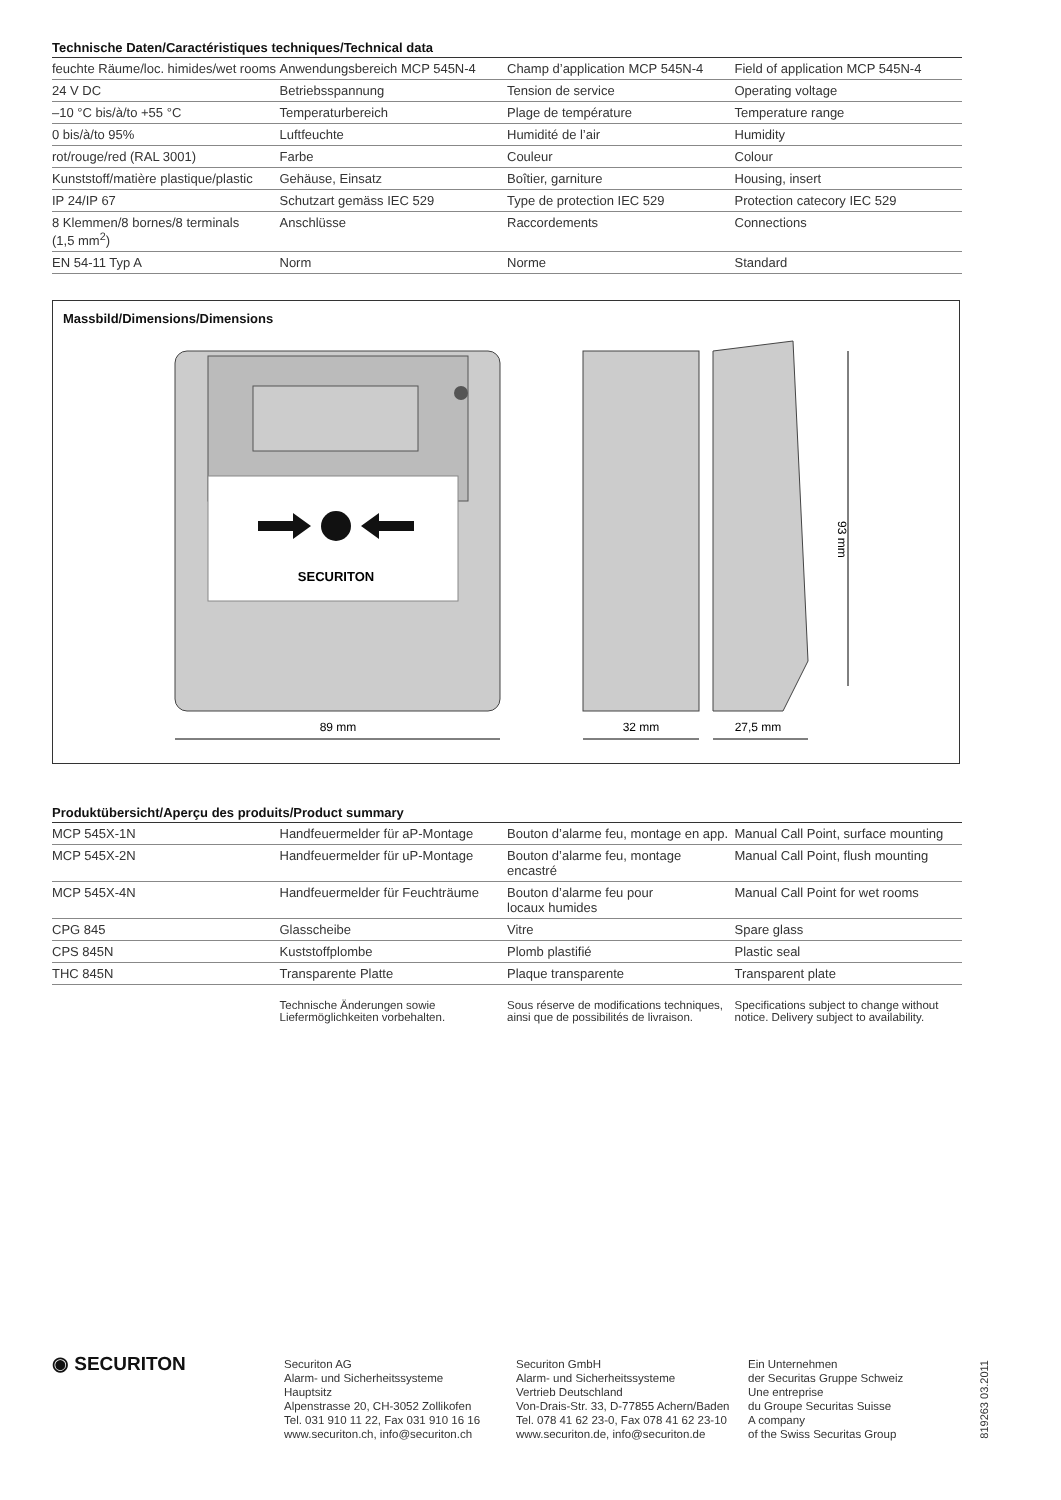Technische Daten/Caractéristiques techniques/Technical data
| feuchte Räume/loc. himides/wet rooms | Anwendungsbereich MCP 545N-4 | Champ d’application MCP 545N-4 | Field of application MCP 545N-4 |
| 24 V DC | Betriebsspannung | Tension de service | Operating voltage |
| –10 °C bis/à/to +55 °C | Temperaturbereich | Plage de température | Temperature range |
| 0 bis/à/to 95% | Luftfeuchte | Humidité de l’air | Humidity |
| rot/rouge/red (RAL 3001) | Farbe | Couleur | Colour |
| Kunststoff/matière plastique/plastic | Gehäuse, Einsatz | Boîtier, garniture | Housing, insert |
| IP 24/IP 67 | Schutzart gemäss IEC 529 | Type de protection IEC 529 | Protection catecory IEC 529 |
| 8 Klemmen/8 bornes/8 terminals (1,5 mm<sup>2</sup>) | Anschlüsse | Raccordements | Connections |
| EN 54-11 Typ A | Norm | Norme | Standard |
Massbild/Dimensions/Dimensions
SECURITON
89 mm
32 mm
27,5 mm
93 mm
Produktübersicht/Aperçu des produits/Product summary
| MCP 545X-1N | Handfeuermelder für aP-Montage | Bouton d’alarme feu, montage en app. | Manual Call Point, surface mounting |
| MCP 545X-2N | Handfeuermelder für uP-Montage | Bouton d’alarme feu, montage encastré | Manual Call Point, flush mounting |
| MCP 545X-4N | Handfeuermelder für Feuchträume | Bouton d’alarme feu pour locaux humides | Manual Call Point for wet rooms |
| CPG 845 | Glasscheibe | Vitre | Spare glass |
| CPS 845N | Kuststoffplombe | Plomb plastifié | Plastic seal |
| THC 845N | Transparente Platte | Plaque transparente | Transparent plate |
| | Technische Änderungen sowie Liefermöglichkeiten vorbehalten. | Sous réserve de modifications techniques, ainsi que de possibilités de livraison. | Specifications subject to change without notice. Delivery subject to availability. |
◉ SECURITON
Securiton AG
Alarm- und Sicherheitssysteme
Hauptsitz
Alpenstrasse 20, CH-3052 Zollikofen
Tel. 031 910 11 22, Fax 031 910 16 16
www.securiton.ch, info@securiton.ch
Securiton GmbH
Alarm- und Sicherheitssysteme
Vertrieb Deutschland
Von-Drais-Str. 33, D-77855 Achern/Baden
Tel. 078 41 62 23-0, Fax 078 41 62 23-10
www.securiton.de, info@securiton.de
Ein Unternehmen
der Securitas Gruppe Schweiz
Une entreprise
du Groupe Securitas Suisse
A company
of the Swiss Securitas Group
819263 03.2011